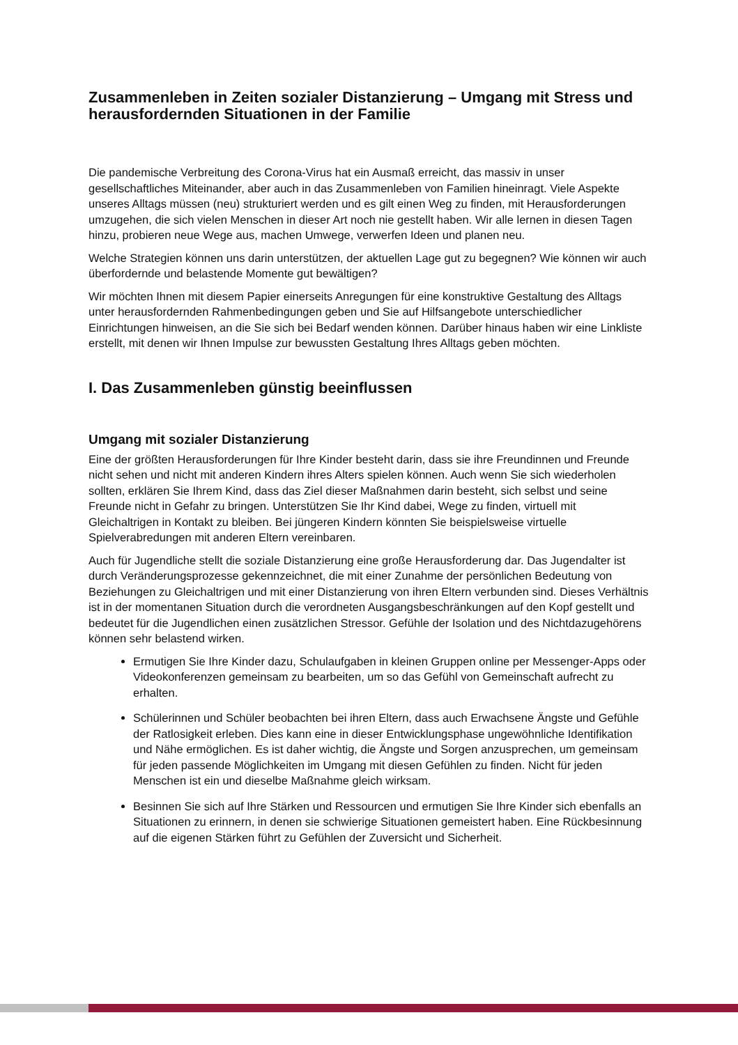Zusammenleben in Zeiten sozialer Distanzierung – Umgang mit Stress und herausfordernden Situationen in der Familie
Die pandemische Verbreitung des Corona-Virus hat ein Ausmaß erreicht, das massiv in unser gesellschaftliches Miteinander, aber auch in das Zusammenleben von Familien hineinragt. Viele Aspekte unseres Alltags müssen (neu) strukturiert werden und es gilt einen Weg zu finden, mit Herausforderungen umzugehen, die sich vielen Menschen in dieser Art noch nie gestellt haben. Wir alle lernen in diesen Tagen hinzu, probieren neue Wege aus, machen Umwege, verwerfen Ideen und planen neu.
Welche Strategien können uns darin unterstützen, der aktuellen Lage gut zu begegnen? Wie können wir auch überfordernde und belastende Momente gut bewältigen?
Wir möchten Ihnen mit diesem Papier einerseits Anregungen für eine konstruktive Gestaltung des Alltags unter herausfordernden Rahmenbedingungen geben und Sie auf Hilfsangebote unterschiedlicher Einrichtungen hinweisen, an die Sie sich bei Bedarf wenden können. Darüber hinaus haben wir eine Linkliste erstellt, mit denen wir Ihnen Impulse zur bewussten Gestaltung Ihres Alltags geben möchten.
I. Das Zusammenleben günstig beeinflussen
Umgang mit sozialer Distanzierung
Eine der größten Herausforderungen für Ihre Kinder besteht darin, dass sie ihre Freundinnen und Freunde nicht sehen und nicht mit anderen Kindern ihres Alters spielen können. Auch wenn Sie sich wiederholen sollten, erklären Sie Ihrem Kind, dass das Ziel dieser Maßnahmen darin besteht, sich selbst und seine Freunde nicht in Gefahr zu bringen. Unterstützen Sie Ihr Kind dabei, Wege zu finden, virtuell mit Gleichaltrigen in Kontakt zu bleiben. Bei jüngeren Kindern könnten Sie beispielsweise virtuelle Spielverabredungen mit anderen Eltern vereinbaren.
Auch für Jugendliche stellt die soziale Distanzierung eine große Herausforderung dar. Das Jugendalter ist durch Veränderungsprozesse gekennzeichnet, die mit einer Zunahme der persönlichen Bedeutung von Beziehungen zu Gleichaltrigen und mit einer Distanzierung von ihren Eltern verbunden sind. Dieses Verhältnis ist in der momentanen Situation durch die verordneten Ausgangsbeschränkungen auf den Kopf gestellt und bedeutet für die Jugendlichen einen zusätzlichen Stressor. Gefühle der Isolation und des Nichtdazugehörens können sehr belastend wirken.
Ermutigen Sie Ihre Kinder dazu, Schulaufgaben in kleinen Gruppen online per Messenger-Apps oder Videokonferenzen gemeinsam zu bearbeiten, um so das Gefühl von Gemeinschaft aufrecht zu erhalten.
Schülerinnen und Schüler beobachten bei ihren Eltern, dass auch Erwachsene Ängste und Gefühle der Ratlosigkeit erleben. Dies kann eine in dieser Entwicklungsphase ungewöhnliche Identifikation und Nähe ermöglichen. Es ist daher wichtig, die Ängste und Sorgen anzusprechen, um gemeinsam für jeden passende Möglichkeiten im Umgang mit diesen Gefühlen zu finden. Nicht für jeden Menschen ist ein und dieselbe Maßnahme gleich wirksam.
Besinnen Sie sich auf Ihre Stärken und Ressourcen und ermutigen Sie Ihre Kinder sich ebenfalls an Situationen zu erinnern, in denen sie schwierige Situationen gemeistert haben. Eine Rückbesinnung auf die eigenen Stärken führt zu Gefühlen der Zuversicht und Sicherheit.